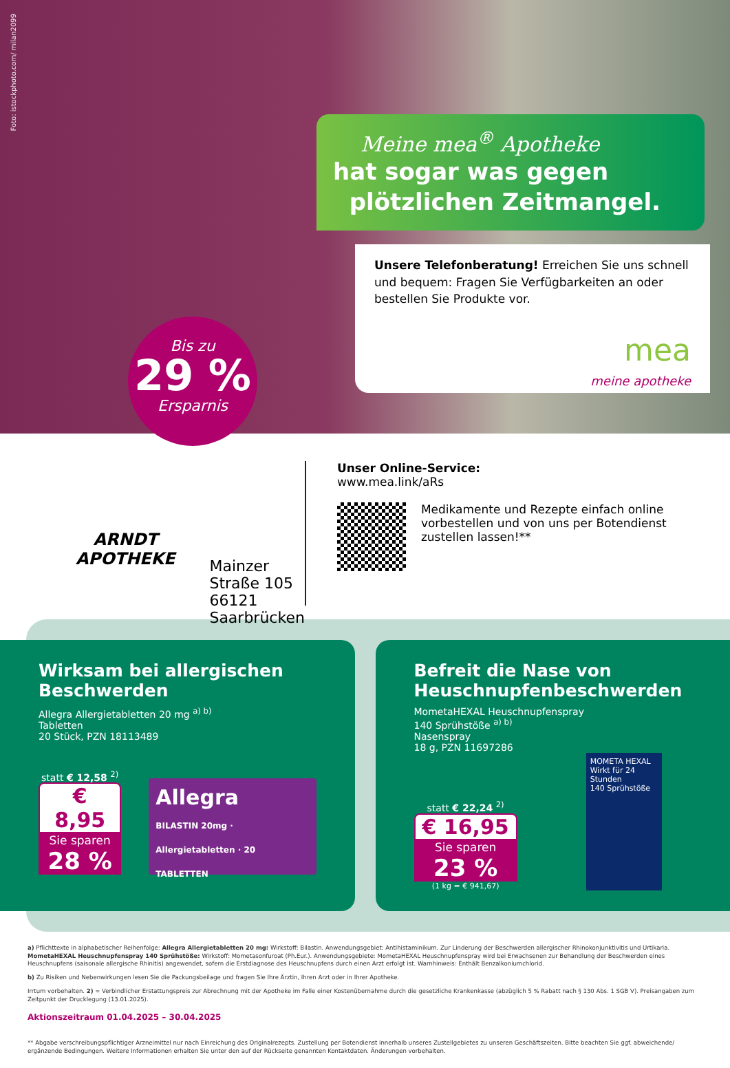Foto: istockphoto.com/ milan2099
Meine mea<sup>®</sup> Apotheke
hat sogar was gegen
plötzlichen Zeitmangel.
Unsere Telefonberatung! Erreichen Sie uns schnell und bequem: Fragen Sie Verfügbarkeiten an oder bestellen Sie Produkte vor.
mea
meine apotheke
Bis zu
29 %
Ersparnis
ARNDT
APOTHEKE
Mainzer Straße 105
66121 Saarbrücken
Unser Online-Service:
www.mea.link/aRs
Medikamente und Rezepte einfach online vorbestellen und von uns per Botendienst zustellen lassen!**
Wirksam bei allergischen Beschwerden
Allegra Allergietabletten 20 mg <sup>a) b)</sup>
Tabletten
20 Stück, PZN 18113489
statt € 12,58 <sup>2)</sup>
€ 8,95
Sie sparen
28 %
Allegra
BILASTIN 20mg · Allergietabletten · 20 TABLETTEN
Befreit die Nase von Heuschnupfenbeschwerden
MometaHEXAL Heuschnupfenspray
140 Sprühstöße <sup>a) b)</sup>
Nasenspray
18 g, PZN 11697286
statt € 22,24 <sup>2)</sup>
€ 16,95
Sie sparen
23 %
(1 kg = € 941,67)
MOMETA HEXAL
Wirkt für 24 Stunden
140 Sprühstöße
a) Pflichttexte in alphabetischer Reihenfolge: Allegra Allergietabletten 20 mg: Wirkstoff: Bilastin. Anwendungsgebiet: Antihistaminikum. Zur Linderung der Beschwerden allergischer Rhinokonjunktivitis und Urtikaria. MometaHEXAL Heuschnupfenspray 140 Sprühstöße: Wirkstoff: Mometasonfuroat (Ph.Eur.). Anwendungsgebiete: MometaHEXAL Heuschnupfenspray wird bei Erwachsenen zur Behandlung der Beschwerden eines Heuschnupfens (saisonale allergische Rhinitis) angewendet, sofern die Erstdiagnose des Heuschnupfens durch einen Arzt erfolgt ist. Warnhinweis: Enthält Benzalkoniumchlorid.
b) Zu Risiken und Nebenwirkungen lesen Sie die Packungsbeilage und fragen Sie Ihre Ärztin, Ihren Arzt oder in Ihrer Apotheke.
Irrtum vorbehalten. 2) = Verbindlicher Erstattungspreis zur Abrechnung mit der Apotheke im Falle einer Kostenübernahme durch die gesetzliche Krankenkasse (abzüglich 5 % Rabatt nach § 130 Abs. 1 SGB V). Preisangaben zum Zeitpunkt der Drucklegung (13.01.2025).
Aktionszeitraum 01.04.2025 – 30.04.2025
** Abgabe verschreibungspflichtiger Arzneimittel nur nach Einreichung des Originalrezepts. Zustellung per Botendienst innerhalb unseres Zustellgebietes zu unseren Geschäftszeiten. Bitte beachten Sie ggf. abweichende/ ergänzende Bedingungen. Weitere Informationen erhalten Sie unter den auf der Rückseite genannten Kontaktdaten. Änderungen vorbehalten.